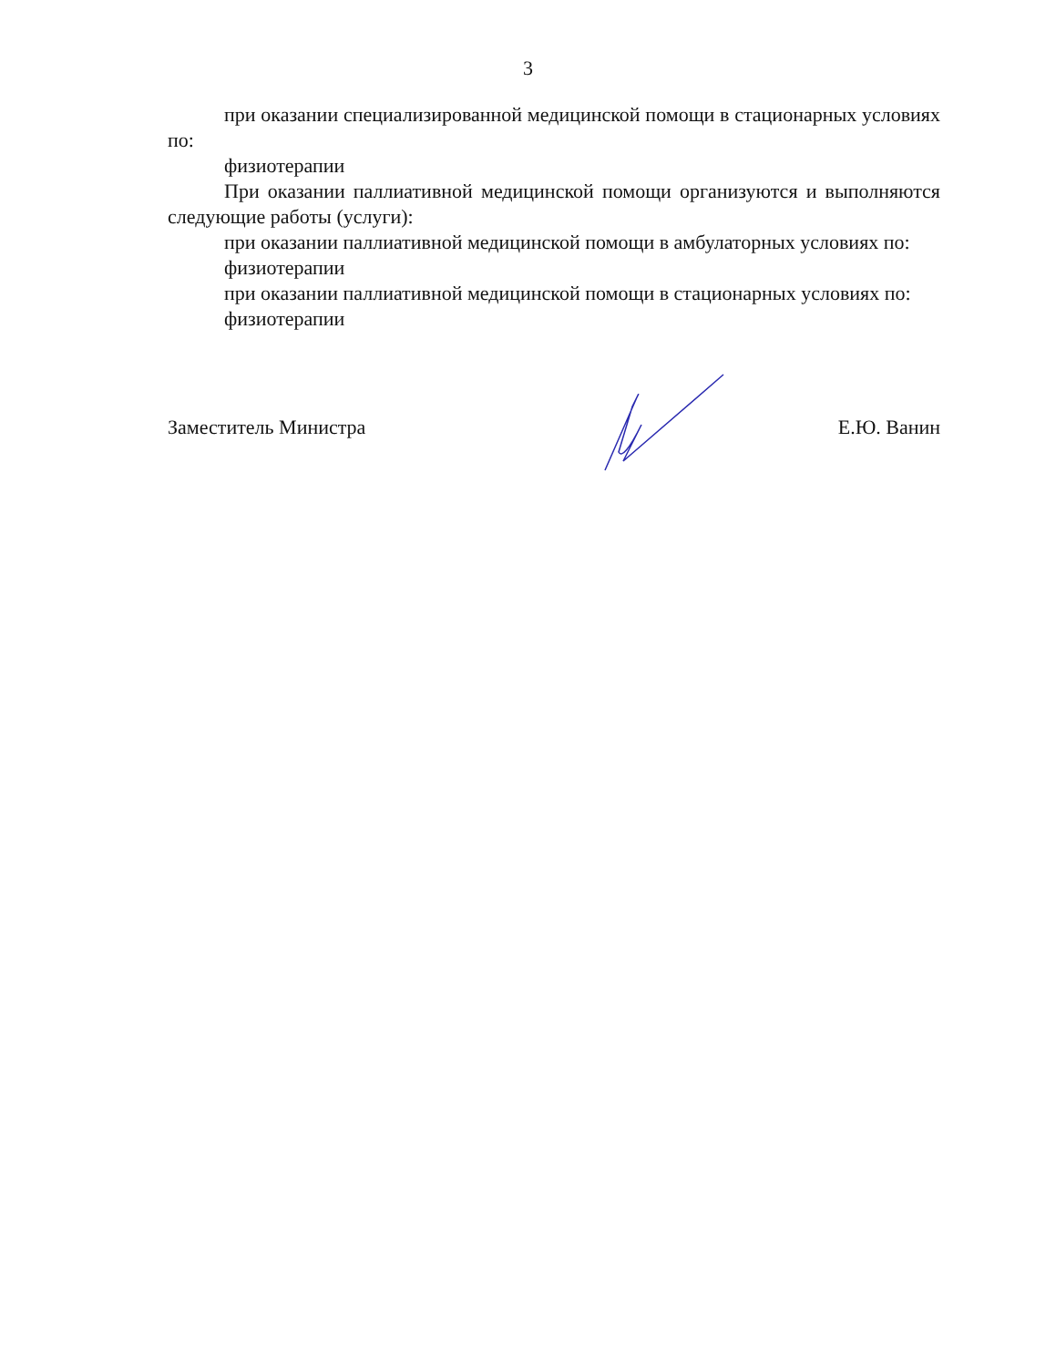3
при оказании специализированной медицинской помощи в стационарных условиях по:
физиотерапии
При оказании паллиативной медицинской помощи организуются и выполняются следующие работы (услуги):
при оказании паллиативной медицинской помощи в амбулаторных условиях по:
физиотерапии
при оказании паллиативной медицинской помощи в стационарных условиях по:
физиотерапии
Заместитель Министра Е.Ю. Ванин